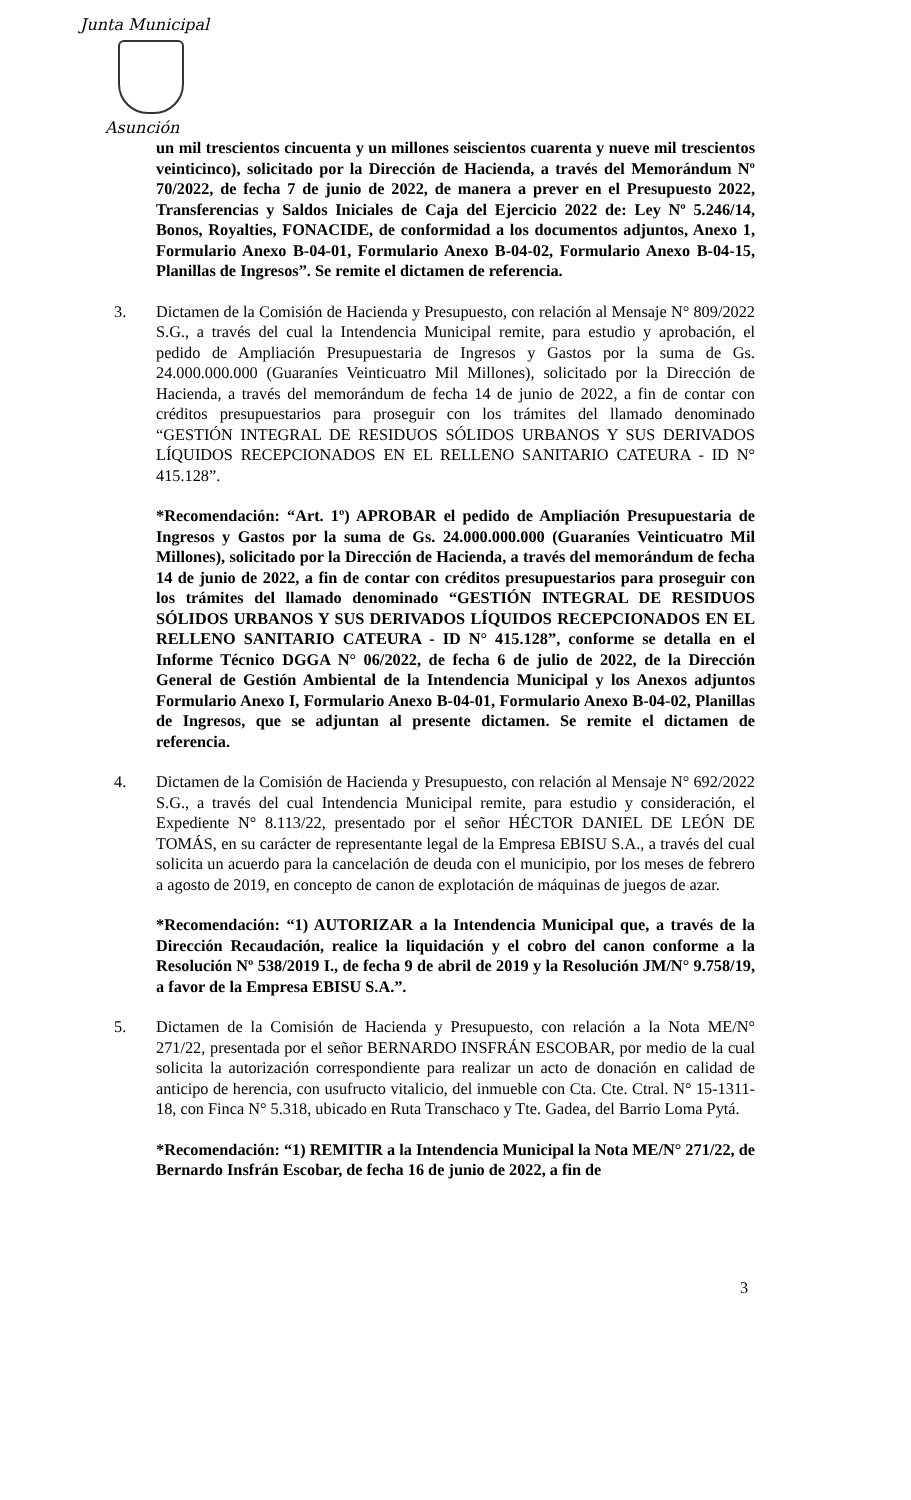Junta Municipal
Asunción
un mil trescientos cincuenta y un millones seiscientos cuarenta y nueve mil trescientos veinticinco), solicitado por la Dirección de Hacienda, a través del Memorándum Nº 70/2022, de fecha 7 de junio de 2022, de manera a prever en el Presupuesto 2022, Transferencias y Saldos Iniciales de Caja del Ejercicio 2022 de: Ley Nº 5.246/14, Bonos, Royalties, FONACIDE, de conformidad a los documentos adjuntos, Anexo 1, Formulario Anexo B-04-01, Formulario Anexo B-04-02, Formulario Anexo B-04-15, Planillas de Ingresos”. Se remite el dictamen de referencia.
3. Dictamen de la Comisión de Hacienda y Presupuesto, con relación al Mensaje N° 809/2022 S.G., a través del cual la Intendencia Municipal remite, para estudio y aprobación, el pedido de Ampliación Presupuestaria de Ingresos y Gastos por la suma de Gs. 24.000.000.000 (Guaraníes Veinticuatro Mil Millones), solicitado por la Dirección de Hacienda, a través del memorándum de fecha 14 de junio de 2022, a fin de contar con créditos presupuestarios para proseguir con los trámites del llamado denominado “GESTIÓN INTEGRAL DE RESIDUOS SÓLIDOS URBANOS Y SUS DERIVADOS LÍQUIDOS RECEPCIONADOS EN EL RELLENO SANITARIO CATEURA - ID N° 415.128”.
*Recomendación: “Art. 1º) APROBAR el pedido de Ampliación Presupuestaria de Ingresos y Gastos por la suma de Gs. 24.000.000.000 (Guaraníes Veinticuatro Mil Millones), solicitado por la Dirección de Hacienda, a través del memorándum de fecha 14 de junio de 2022, a fin de contar con créditos presupuestarios para proseguir con los trámites del llamado denominado “GESTIÓN INTEGRAL DE RESIDUOS SÓLIDOS URBANOS Y SUS DERIVADOS LÍQUIDOS RECEPCIONADOS EN EL RELLENO SANITARIO CATEURA - ID N° 415.128”, conforme se detalla en el Informe Técnico DGGA N° 06/2022, de fecha 6 de julio de 2022, de la Dirección General de Gestión Ambiental de la Intendencia Municipal y los Anexos adjuntos Formulario Anexo I, Formulario Anexo B-04-01, Formulario Anexo B-04-02, Planillas de Ingresos, que se adjuntan al presente dictamen. Se remite el dictamen de referencia.
4. Dictamen de la Comisión de Hacienda y Presupuesto, con relación al Mensaje N° 692/2022 S.G., a través del cual Intendencia Municipal remite, para estudio y consideración, el Expediente N° 8.113/22, presentado por el señor HÉCTOR DANIEL DE LEÓN DE TOMÁS, en su carácter de representante legal de la Empresa EBISU S.A., a través del cual solicita un acuerdo para la cancelación de deuda con el municipio, por los meses de febrero a agosto de 2019, en concepto de canon de explotación de máquinas de juegos de azar.
*Recomendación: “1) AUTORIZAR a la Intendencia Municipal que, a través de la Dirección Recaudación, realice la liquidación y el cobro del canon conforme a la Resolución Nº 538/2019 I., de fecha 9 de abril de 2019 y la Resolución JM/N° 9.758/19, a favor de la Empresa EBISU S.A.”.
5. Dictamen de la Comisión de Hacienda y Presupuesto, con relación a la Nota ME/N° 271/22, presentada por el señor BERNARDO INSFRÁN ESCOBAR, por medio de la cual solicita la autorización correspondiente para realizar un acto de donación en calidad de anticipo de herencia, con usufructo vitalicio, del inmueble con Cta. Cte. Ctral. N° 15-1311-18, con Finca N° 5.318, ubicado en Ruta Transchaco y Tte. Gadea, del Barrio Loma Pytá.
*Recomendación: “1) REMITIR a la Intendencia Municipal la Nota ME/N° 271/22, de Bernardo Insfrán Escobar, de fecha 16 de junio de 2022, a fin de
3